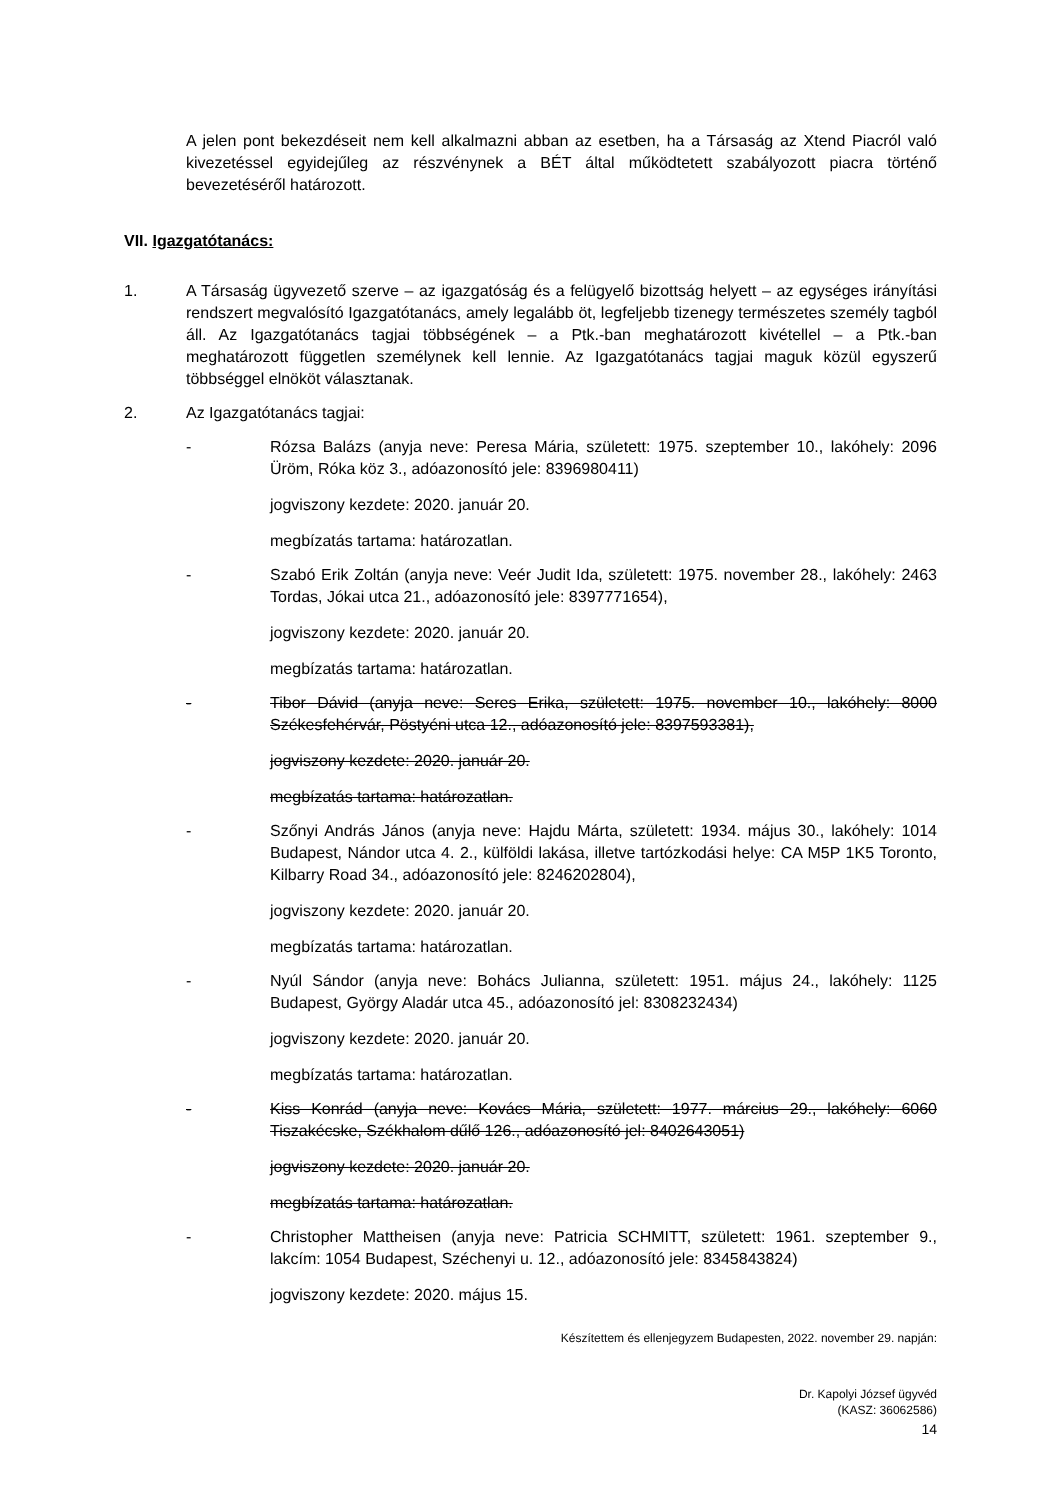A jelen pont bekezdéseit nem kell alkalmazni abban az esetben, ha a Társaság az Xtend Piacról való kivezetéssel egyidejűleg az részvénynek a BÉT által működtetett szabályozott piacra történő bevezetéséről határozott.
VII. Igazgatótanács:
1. A Társaság ügyvezető szerve – az igazgatóság és a felügyelő bizottság helyett – az egységes irányítási rendszert megvalósító Igazgatótanács, amely legalább öt, legfeljebb tizenegy természetes személy tagból áll. Az Igazgatótanács tagjai többségének – a Ptk.-ban meghatározott kivétellel – a Ptk.-ban meghatározott független személynek kell lennie. Az Igazgatótanács tagjai maguk közül egyszerű többséggel elnököt választanak.
2. Az Igazgatótanács tagjai:
- Rózsa Balázs (anyja neve: Peresa Mária, született: 1975. szeptember 10., lakóhely: 2096 Üröm, Róka köz 3., adóazonosító jele: 8396980411)
jogviszony kezdete: 2020. január 20.
megbízatás tartama: határozatlan.
- Szabó Erik Zoltán (anyja neve: Veér Judit Ida, született: 1975. november 28., lakóhely: 2463 Tordas, Jókai utca 21., adóazonosító jele: 8397771654),
jogviszony kezdete: 2020. január 20.
megbízatás tartama: határozatlan.
- Tibor Dávid (anyja neve: Seres Erika, született: 1975. november 10., lakóhely: 8000 Székesfehérvár, Pöstyéni utca 12., adóazonosító jele: 8397593381),
jogviszony kezdete: 2020. január 20.
megbízatás tartama: határozatlan.
- Szőnyi András János (anyja neve: Hajdu Márta, született: 1934. május 30., lakóhely: 1014 Budapest, Nándor utca 4. 2., külföldi lakása, illetve tartózkodási helye: CA M5P 1K5 Toronto, Kilbarry Road 34., adóazonosító jele: 8246202804),
jogviszony kezdete: 2020. január 20.
megbízatás tartama: határozatlan.
- Nyúl Sándor (anyja neve: Bohács Julianna, született: 1951. május 24., lakóhely: 1125 Budapest, György Aladár utca 45., adóazonosító jel: 8308232434)
jogviszony kezdete: 2020. január 20.
megbízatás tartama: határozatlan.
- Kiss Konrád (anyja neve: Kovács Mária, született: 1977. március 29., lakóhely: 6060 Tiszakécske, Székhalom dűlő 126., adóazonosító jel: 8402643051)
jogviszony kezdete: 2020. január 20.
megbízatás tartama: határozatlan.
- Christopher Mattheisen (anyja neve: Patricia SCHMITT, született: 1961. szeptember 9., lakcím: 1054 Budapest, Széchenyi u. 12., adóazonosító jele: 8345843824)
jogviszony kezdete: 2020. május 15.
Készítettem és ellenjegyzem Budapesten, 2022. november 29. napján:
Dr. Kapolyi József ügyvéd
(KASZ: 36062586)
14